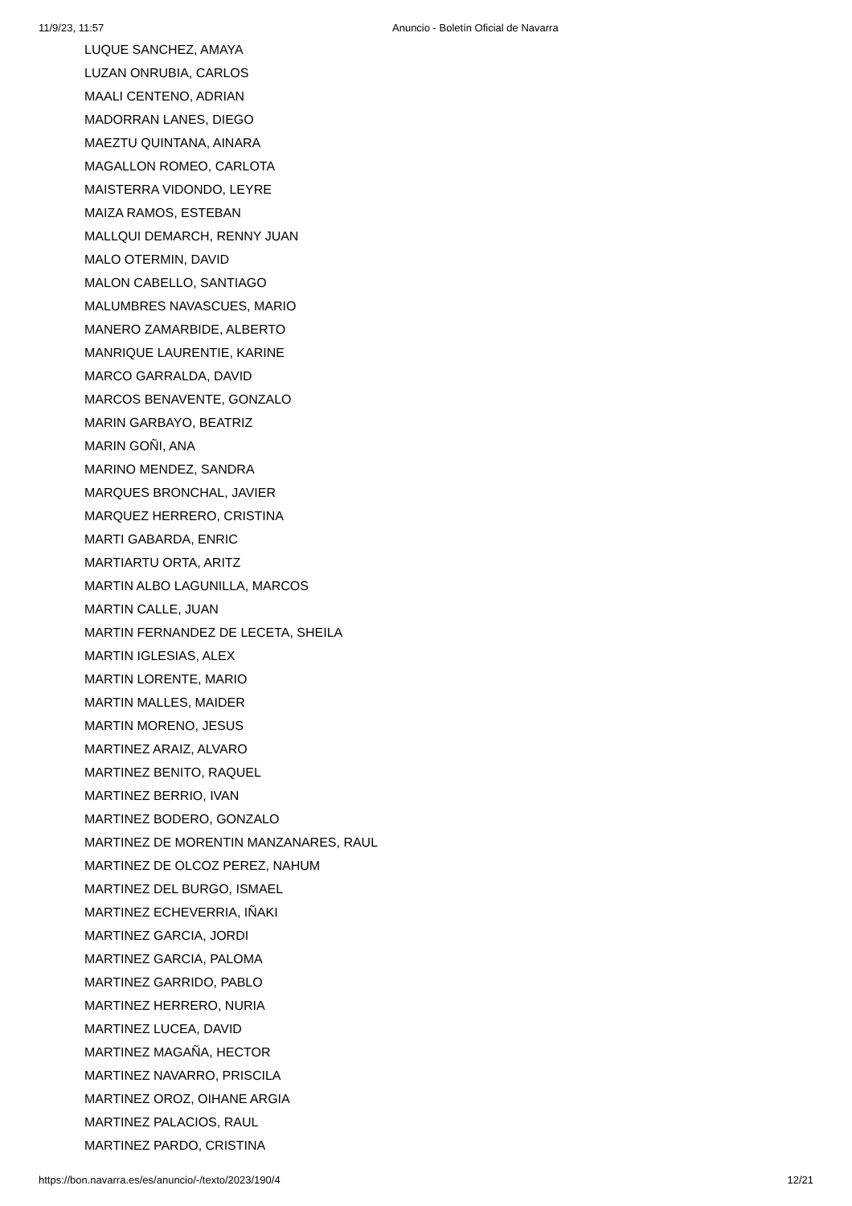11/9/23, 11:57 Anuncio - Boletín Oficial de Navarra
LUQUE SANCHEZ, AMAYA
LUZAN ONRUBIA, CARLOS
MAALI CENTENO, ADRIAN
MADORRAN LANES, DIEGO
MAEZTU QUINTANA, AINARA
MAGALLON ROMEO, CARLOTA
MAISTERRA VIDONDO, LEYRE
MAIZA RAMOS, ESTEBAN
MALLQUI DEMARCH, RENNY JUAN
MALO OTERMIN, DAVID
MALON CABELLO, SANTIAGO
MALUMBRES NAVASCUES, MARIO
MANERO ZAMARBIDE, ALBERTO
MANRIQUE LAURENTIE, KARINE
MARCO GARRALDA, DAVID
MARCOS BENAVENTE, GONZALO
MARIN GARBAYO, BEATRIZ
MARIN GOÑI, ANA
MARINO MENDEZ, SANDRA
MARQUES BRONCHAL, JAVIER
MARQUEZ HERRERO, CRISTINA
MARTI GABARDA, ENRIC
MARTIARTU ORTA, ARITZ
MARTIN ALBO LAGUNILLA, MARCOS
MARTIN CALLE, JUAN
MARTIN FERNANDEZ DE LECETA, SHEILA
MARTIN IGLESIAS, ALEX
MARTIN LORENTE, MARIO
MARTIN MALLES, MAIDER
MARTIN MORENO, JESUS
MARTINEZ ARAIZ, ALVARO
MARTINEZ BENITO, RAQUEL
MARTINEZ BERRIO, IVAN
MARTINEZ BODERO, GONZALO
MARTINEZ DE MORENTIN MANZANARES, RAUL
MARTINEZ DE OLCOZ PEREZ, NAHUM
MARTINEZ DEL BURGO, ISMAEL
MARTINEZ ECHEVERRIA, IÑAKI
MARTINEZ GARCIA, JORDI
MARTINEZ GARCIA, PALOMA
MARTINEZ GARRIDO, PABLO
MARTINEZ HERRERO, NURIA
MARTINEZ LUCEA, DAVID
MARTINEZ MAGAÑA, HECTOR
MARTINEZ NAVARRO, PRISCILA
MARTINEZ OROZ, OIHANE ARGIA
MARTINEZ PALACIOS, RAUL
MARTINEZ PARDO, CRISTINA
https://bon.navarra.es/es/anuncio/-/texto/2023/190/4 12/21